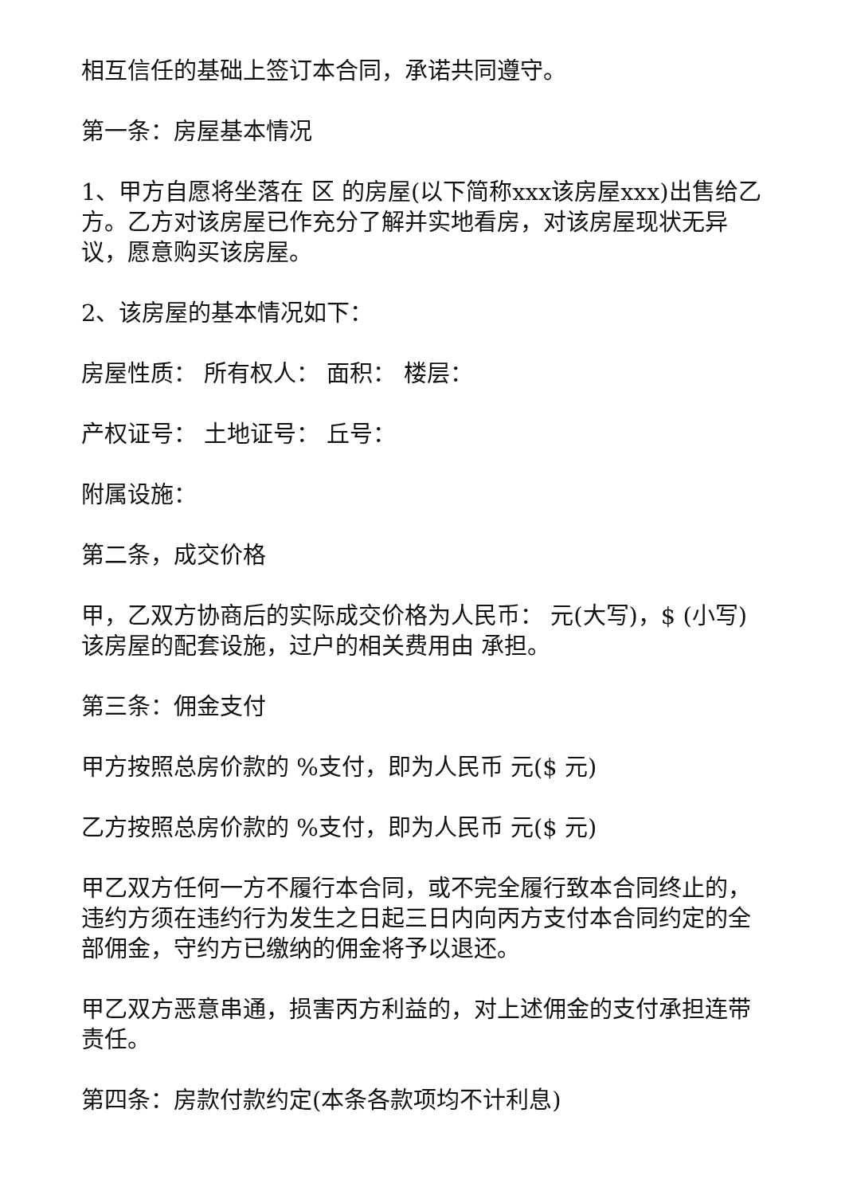相互信任的基础上签订本合同，承诺共同遵守。
第一条：房屋基本情况
1、甲方自愿将坐落在 区 的房屋(以下简称xxx该房屋xxx)出售给乙方。乙方对该房屋已作充分了解并实地看房，对该房屋现状无异议，愿意购买该房屋。
2、该房屋的基本情况如下：
房屋性质： 所有权人： 面积： 楼层：
产权证号： 土地证号： 丘号：
附属设施：
第二条，成交价格
甲，乙双方协商后的实际成交价格为人民币： 元(大写)，$ (小写)该房屋的配套设施，过户的相关费用由 承担。
第三条：佣金支付
甲方按照总房价款的 %支付，即为人民币 元($ 元)
乙方按照总房价款的 %支付，即为人民币 元($ 元)
甲乙双方任何一方不履行本合同，或不完全履行致本合同终止的，违约方须在违约行为发生之日起三日内向丙方支付本合同约定的全部佣金，守约方已缴纳的佣金将予以退还。
甲乙双方恶意串通，损害丙方利益的，对上述佣金的支付承担连带责任。
第四条：房款付款约定(本条各款项均不计利息)